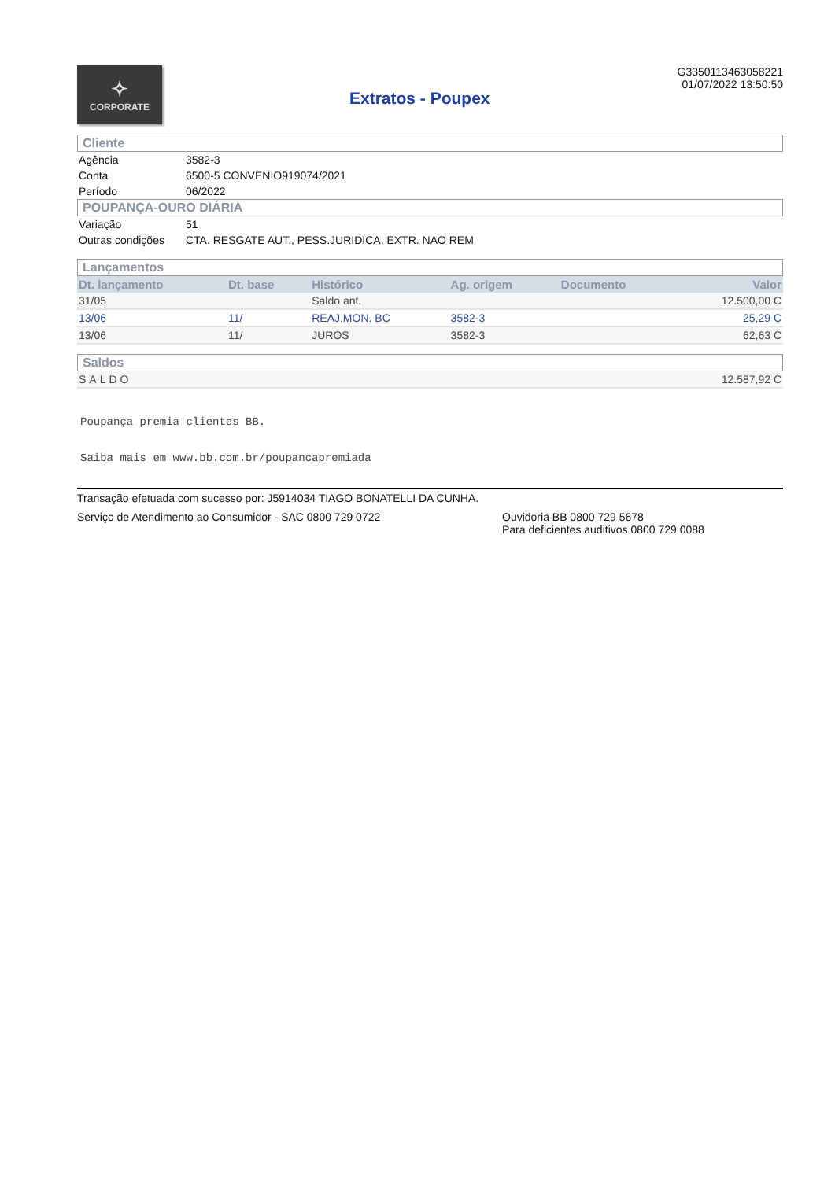✧
CORPORATE
Extratos - Poupex
G33501134630582​21
01/07/2022 13:50:50
Cliente
| Agência | 3582-3 |
| Conta | 6500-5 CONVENIO919074/2021 |
| Período | 06/2022 |
POUPANÇA-OURO DIÁRIA
| Variação | 51 |
| Outras condições | CTA. RESGATE AUT., PESS.JURIDICA, EXTR. NAO REM |
Lançamentos
| Dt. lançamento | Dt. base | Histórico | Ag. origem | Documento | Valor |
| --- | --- | --- | --- | --- | --- |
| 31/05 | | Saldo ant. | | | 12.500,00 C |
| 13/06 | 11/ | REAJ.MON. BC | 3582-3 | | 25,29 C |
| 13/06 | 11/ | JUROS | 3582-3 | | 62,63 C |
Saldos
| SALDO | 12.587,92 C |
Poupança premia clientes BB.
Saiba mais em www.bb.com.br/poupancapremiada
Transação efetuada com sucesso por: J5914034 TIAGO BONATELLI DA CUNHA.
Serviço de Atendimento ao Consumidor - SAC 0800 729 0722 Ouvidoria BB 0800 729 5678
Para deficientes auditivos 0800 729 0088